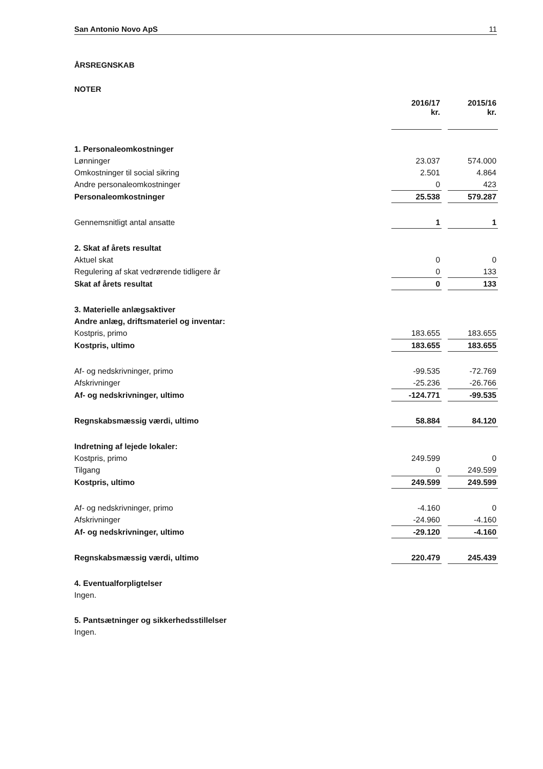San Antonio Novo ApS 11
ÅRSREGNSKAB
NOTER
| | 2016/17 kr. | | 2015/16 kr. |
| --- | --- | --- | --- |
| 1. Personaleomkostninger | | | |
| Lønninger | 23.037 | | 574.000 |
| Omkostninger til social sikring | 2.501 | | 4.864 |
| Andre personaleomkostninger | 0 | | 423 |
| Personaleomkostninger | 25.538 | | 579.287 |
| Gennemsnitligt antal ansatte | 1 | | 1 |
| 2. Skat af årets resultat | | | |
| Aktuel skat | 0 | | 0 |
| Regulering af skat vedrørende tidligere år | 0 | | 133 |
| Skat af årets resultat | 0 | | 133 |
| 3. Materielle anlægsaktiver | | | |
| Andre anlæg, driftsmateriel og inventar: | | | |
| Kostpris, primo | 183.655 | | 183.655 |
| Kostpris, ultimo | 183.655 | | 183.655 |
| Af- og nedskrivninger, primo | -99.535 | | -72.769 |
| Afskrivninger | -25.236 | | -26.766 |
| Af- og nedskrivninger, ultimo | -124.771 | | -99.535 |
| Regnskabsmæssig værdi, ultimo | 58.884 | | 84.120 |
| Indretning af lejede lokaler: | | | |
| Kostpris, primo | 249.599 | | 0 |
| Tilgang | 0 | | 249.599 |
| Kostpris, ultimo | 249.599 | | 249.599 |
| Af- og nedskrivninger, primo | -4.160 | | 0 |
| Afskrivninger | -24.960 | | -4.160 |
| Af- og nedskrivninger, ultimo | -29.120 | | -4.160 |
| Regnskabsmæssig værdi, ultimo | 220.479 | | 245.439 |
| 4. Eventualforpligtelser | | | |
| Ingen. | | | |
| 5. Pantsætninger og sikkerhedsstillelser | | | |
| Ingen. | | | |